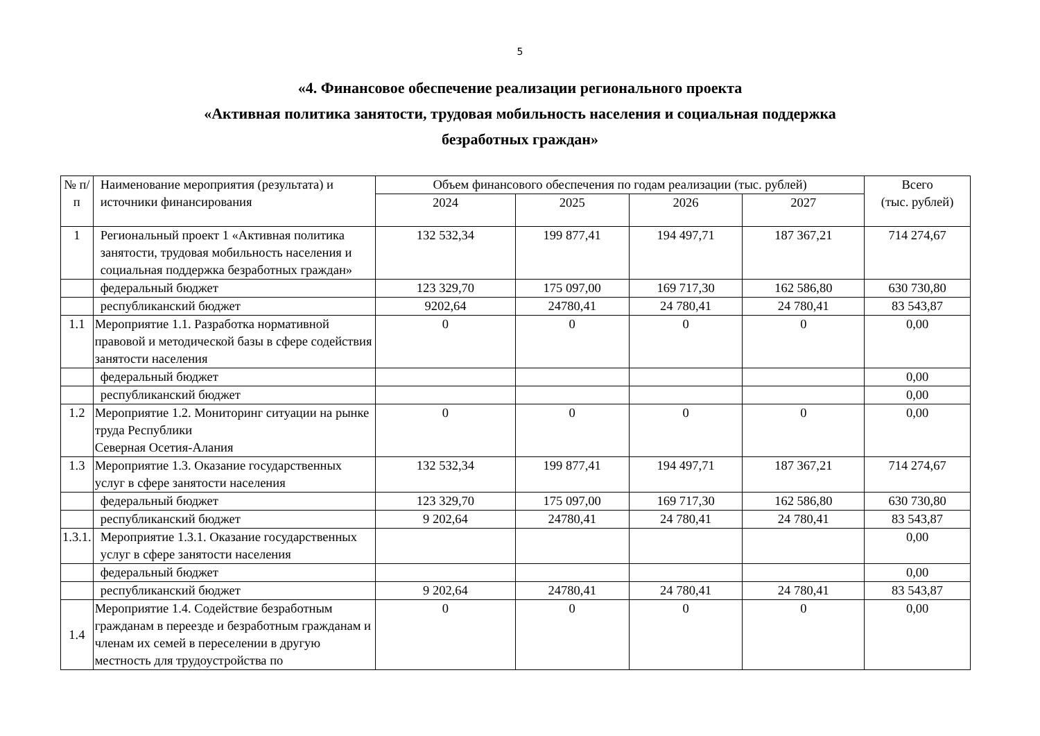5
«4. Финансовое обеспечение реализации регионального проекта
«Активная политика занятости, трудовая мобильность населения и социальная поддержка
безработных граждан»
| № п/п | Наименование мероприятия (результата) и источники финансирования | Объем финансового обеспечения по годам реализации (тыс. рублей) | | | | Всего (тыс. рублей) |
| --- | --- | --- | --- | --- | --- | --- |
| | | 2024 | 2025 | 2026 | 2027 | |
| 1 | Региональный проект 1 «Активная политика занятости, трудовая мобильность населения и социальная поддержка безработных граждан» | 132 532,34 | 199 877,41 | 194 497,71 | 187 367,21 | 714 274,67 |
| | федеральный бюджет | 123 329,70 | 175 097,00 | 169 717,30 | 162 586,80 | 630 730,80 |
| | республиканский бюджет | 9202,64 | 24780,41 | 24 780,41 | 24 780,41 | 83 543,87 |
| 1.1 | Мероприятие 1.1. Разработка нормативной правовой и методической базы в сфере содействия занятости населения | 0 | 0 | 0 | 0 | 0,00 |
| | федеральный бюджет | | | | | 0,00 |
| | республиканский бюджет | | | | | 0,00 |
| 1.2 | Мероприятие 1.2. Мониторинг ситуации на рынке труда Республики Северная Осетия-Алания | 0 | 0 | 0 | 0 | 0,00 |
| 1.3 | Мероприятие 1.3. Оказание государственных услуг в сфере занятости населения | 132 532,34 | 199 877,41 | 194 497,71 | 187 367,21 | 714 274,67 |
| | федеральный бюджет | 123 329,70 | 175 097,00 | 169 717,30 | 162 586,80 | 630 730,80 |
| | республиканский бюджет | 9 202,64 | 24780,41 | 24 780,41 | 24 780,41 | 83 543,87 |
| 1.3.1. | Мероприятие 1.3.1. Оказание государственных услуг в сфере занятости населения | | | | | 0,00 |
| | федеральный бюджет | | | | | 0,00 |
| | республиканский бюджет | 9 202,64 | 24780,41 | 24 780,41 | 24 780,41 | 83 543,87 |
| 1.4 | Мероприятие 1.4. Содействие безработным гражданам в переезде и безработным гражданам и членам их семей в переселении в другую местность для трудоустройства по | 0 | 0 | 0 | 0 | 0,00 |